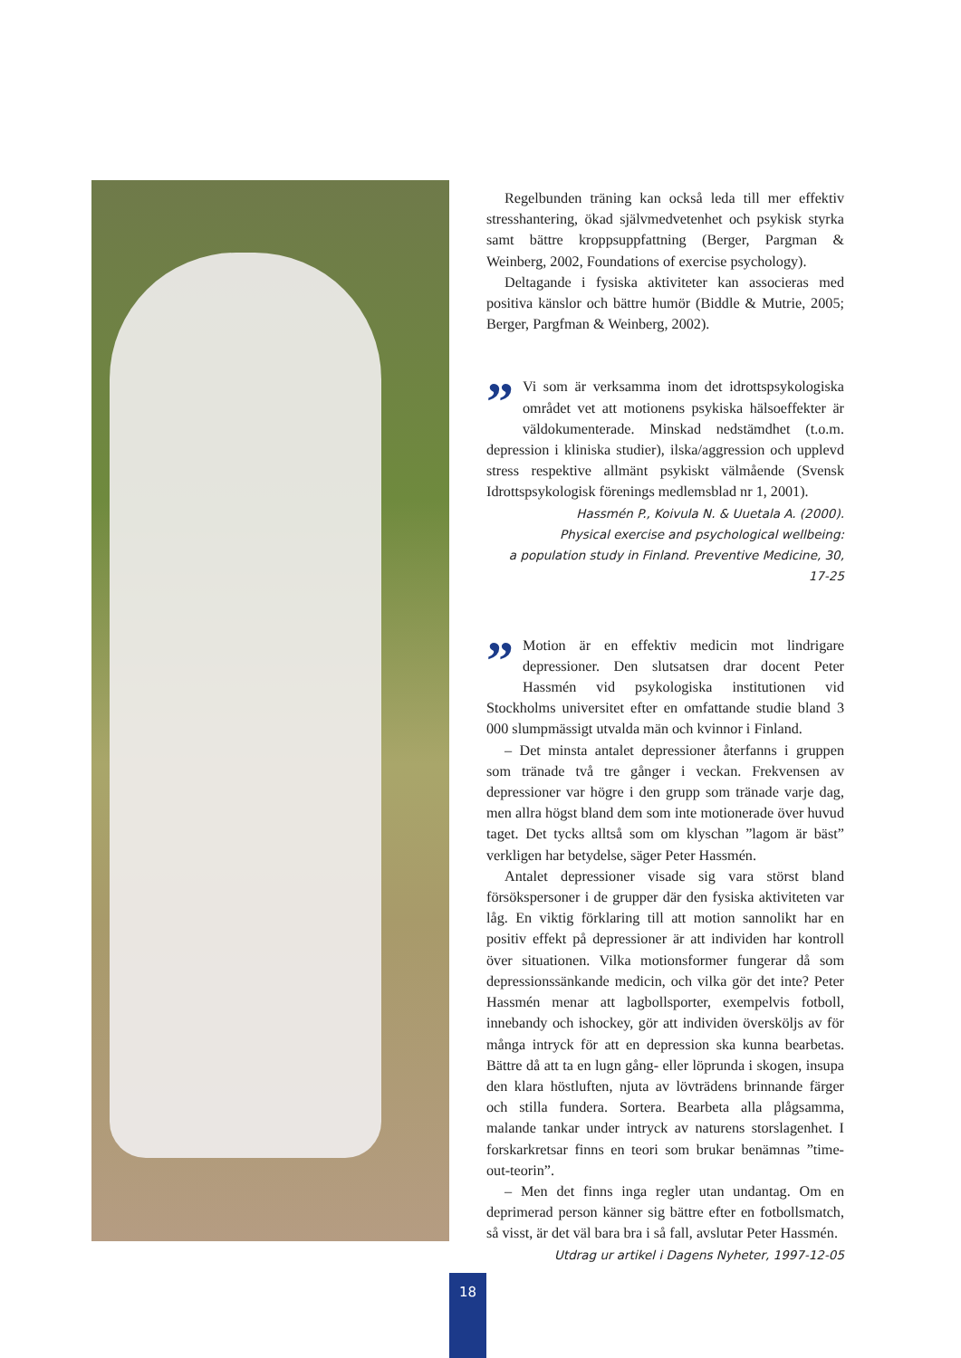Regelbunden träning kan också leda till mer effektiv stresshantering, ökad självmedvetenhet och psykisk styrka samt bättre kroppsuppfattning (Berger, Pargman & Weinberg, 2002, Foundations of exercise psychology).
Deltagande i fysiska aktiviteter kan associeras med positiva känslor och bättre humör (Biddle & Mutrie, 2005; Berger, Pargfman & Weinberg, 2002).
” Vi som är verksamma inom det idrottspsykologiska området vet att motionens psykiska hälsoeffekter är väldokumenterade. Minskad nedstämdhet (t.o.m. depression i kliniska studier), ilska/aggression och upplevd stress respektive allmänt psykiskt välmående (Svensk Idrottspsykologisk förenings medlemsblad nr 1, 2001).
Hassmén P., Koivula N. & Uuetala A. (2000).
Physical exercise and psychological wellbeing:
a population study in Finland. Preventive Medicine, 30, 17-25
” Motion är en effektiv medicin mot lindrigare depressioner. Den slutsatsen drar docent Peter Hassmén vid psykologiska institutionen vid Stockholms universitet efter en omfattande studie bland 3 000 slumpmässigt utvalda män och kvinnor i Finland.
– Det minsta antalet depressioner återfanns i gruppen som tränade två tre gånger i veckan. Frekvensen av depressioner var högre i den grupp som tränade varje dag, men allra högst bland dem som inte motionerade över huvud taget. Det tycks alltså som om klyschan ”lagom är bäst” verkligen har betydelse, säger Peter Hassmén.
Antalet depressioner visade sig vara störst bland försökspersoner i de grupper där den fysiska aktiviteten var låg. En viktig förklaring till att motion sannolikt har en positiv effekt på depressioner är att individen har kontroll över situationen. Vilka motionsformer fungerar då som depressionssänkande medicin, och vilka gör det inte? Peter Hassmén menar att lagbollsporter, exempelvis fotboll, innebandy och ishockey, gör att individen översköljs av för många intryck för att en depression ska kunna bearbetas. Bättre då att ta en lugn gång- eller löprunda i skogen, insupa den klara höstluften, njuta av lövträdens brinnande färger och stilla fundera. Sortera. Bearbeta alla plågsamma, malande tankar under intryck av naturens storslagenhet. I forskarkretsar finns en teori som brukar benämnas ”time-out-teorin”.
– Men det finns inga regler utan undantag. Om en deprimerad person känner sig bättre efter en fotbollsmatch, så visst, är det väl bara bra i så fall, avslutar Peter Hassmén.
Utdrag ur artikel i Dagens Nyheter, 1997-12-05
18